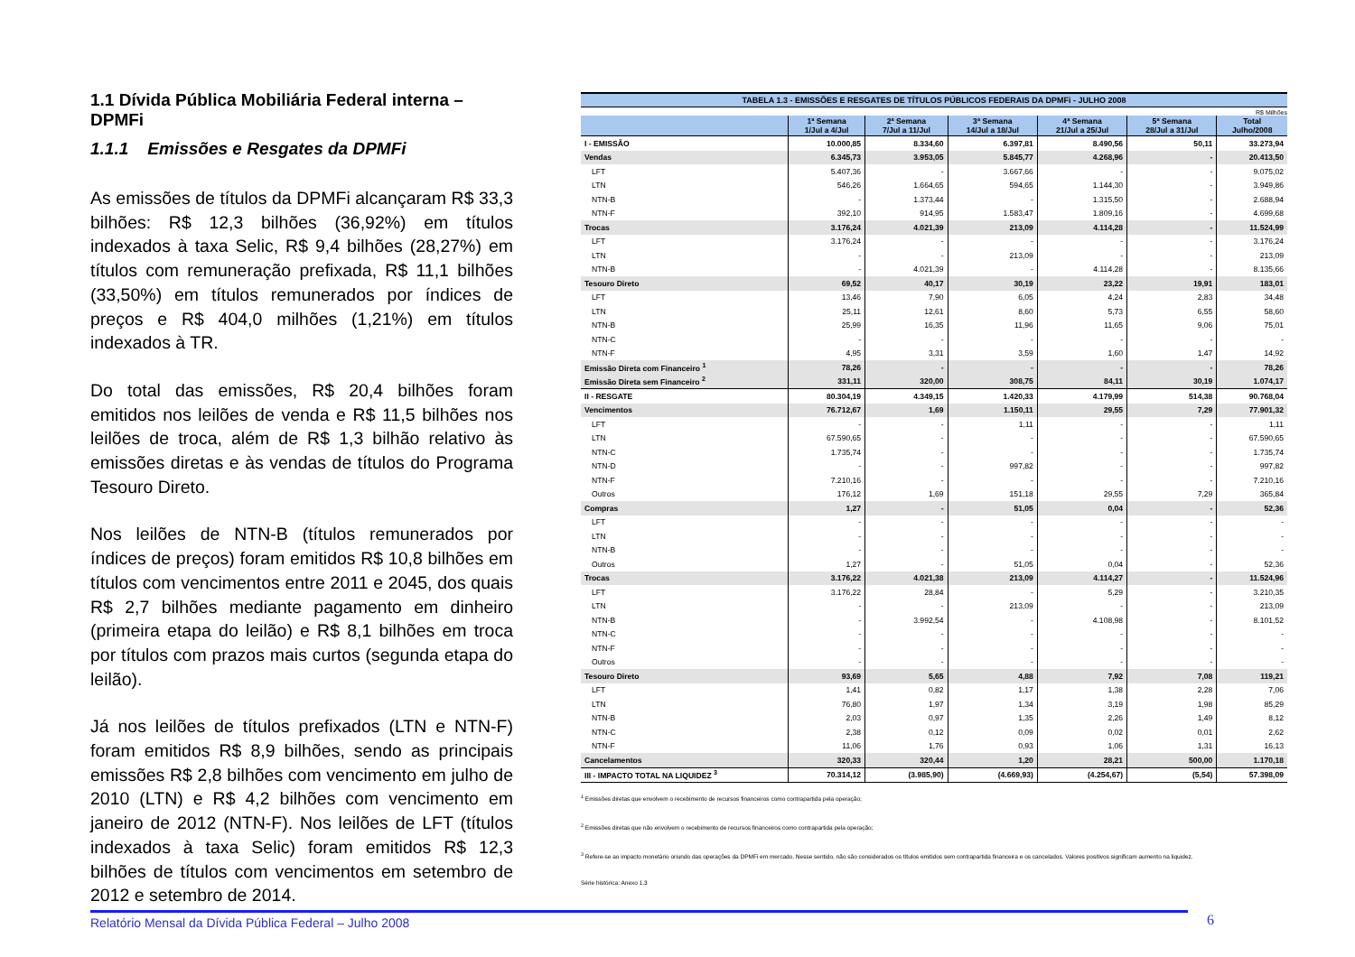1.1 Dívida Pública Mobiliária Federal interna – DPMFi
1.1.1 Emissões e Resgates da DPMFi
As emissões de títulos da DPMFi alcançaram R$ 33,3 bilhões: R$ 12,3 bilhões (36,92%) em títulos indexados à taxa Selic, R$ 9,4 bilhões (28,27%) em títulos com remuneração prefixada, R$ 11,1 bilhões (33,50%) em títulos remunerados por índices de preços e R$ 404,0 milhões (1,21%) em títulos indexados à TR.
Do total das emissões, R$ 20,4 bilhões foram emitidos nos leilões de venda e R$ 11,5 bilhões nos leilões de troca, além de R$ 1,3 bilhão relativo às emissões diretas e às vendas de títulos do Programa Tesouro Direto.
Nos leilões de NTN-B (títulos remunerados por índices de preços) foram emitidos R$ 10,8 bilhões em títulos com vencimentos entre 2011 e 2045, dos quais R$ 2,7 bilhões mediante pagamento em dinheiro (primeira etapa do leilão) e R$ 8,1 bilhões em troca por títulos com prazos mais curtos (segunda etapa do leilão).
Já nos leilões de títulos prefixados (LTN e NTN-F) foram emitidos R$ 8,9 bilhões, sendo as principais emissões R$ 2,8 bilhões com vencimento em julho de 2010 (LTN) e R$ 4,2 bilhões com vencimento em janeiro de 2012 (NTN-F). Nos leilões de LFT (títulos indexados à taxa Selic) foram emitidos R$ 12,3 bilhões de títulos com vencimentos em setembro de 2012 e setembro de 2014.
TABELA 1.3 - EMISSÕES E RESGATES DE TÍTULOS PÚBLICOS FEDERAIS DA DPMFi - JULHO 2008
R$ Milhões
| | 1ª Semana 1/Jul a 4/Jul | 2ª Semana 7/Jul a 11/Jul | 3ª Semana 14/Jul a 18/Jul | 4ª Semana 21/Jul a 25/Jul | 5ª Semana 28/Jul a 31/Jul | Total Julho/2008 |
| --- | --- | --- | --- | --- | --- | --- |
| I - EMISSÃO | 10.000,85 | 8.334,60 | 6.397,81 | 8.490,56 | 50,11 | 33.273,94 |
| Vendas | 6.345,73 | 3.953,05 | 5.845,77 | 4.268,96 | - | 20.413,50 |
| LFT | 5.407,36 | - | 3.667,66 | - | - | 9.075,02 |
| LTN | 546,26 | 1.664,65 | 594,65 | 1.144,30 | - | 3.949,86 |
| NTN-B | - | 1.373,44 | - | 1.315,50 | - | 2.688,94 |
| NTN-F | 392,10 | 914,95 | 1.583,47 | 1.809,16 | - | 4.699,68 |
| Trocas | 3.176,24 | 4.021,39 | 213,09 | 4.114,28 | - | 11.524,99 |
| LFT | 3.176,24 | - | - | - | - | 3.176,24 |
| LTN | - | - | 213,09 | - | - | 213,09 |
| NTN-B | - | 4.021,39 | - | 4.114,28 | - | 8.135,66 |
| Tesouro Direto | 69,52 | 40,17 | 30,19 | 23,22 | 19,91 | 183,01 |
| LFT | 13,46 | 7,90 | 6,05 | 4,24 | 2,83 | 34,48 |
| LTN | 25,11 | 12,61 | 8,60 | 5,73 | 6,55 | 58,60 |
| NTN-B | 25,99 | 16,35 | 11,96 | 11,65 | 9,06 | 75,01 |
| NTN-C | - | - | - | - | - | - |
| NTN-F | 4,95 | 3,31 | 3,59 | 1,60 | 1,47 | 14,92 |
| Emissão Direta com Financeiro <sup>1</sup> | 78,26 | - | - | - | - | 78,26 |
| Emissão Direta sem Financeiro <sup>2</sup> | 331,11 | 320,00 | 308,75 | 84,11 | 30,19 | 1.074,17 |
| II - RESGATE | 80.304,19 | 4.349,15 | 1.420,33 | 4.179,99 | 514,38 | 90.768,04 |
| Vencimentos | 76.712,67 | 1,69 | 1.150,11 | 29,55 | 7,29 | 77.901,32 |
| LFT | - | - | 1,11 | - | - | 1,11 |
| LTN | 67.590,65 | - | - | - | - | 67.590,65 |
| NTN-C | 1.735,74 | - | - | - | - | 1.735,74 |
| NTN-D | - | - | 997,82 | - | - | 997,82 |
| NTN-F | 7.210,16 | - | - | - | - | 7.210,16 |
| Outros | 176,12 | 1,69 | 151,18 | 29,55 | 7,29 | 365,84 |
| Compras | 1,27 | - | 51,05 | 0,04 | - | 52,36 |
| LFT | - | - | - | - | - | - |
| LTN | - | - | - | - | - | - |
| NTN-B | - | - | - | - | - | - |
| Outros | 1,27 | - | 51,05 | 0,04 | - | 52,36 |
| Trocas | 3.176,22 | 4.021,38 | 213,09 | 4.114,27 | - | 11.524,96 |
| LFT | 3.176,22 | 28,84 | - | 5,29 | - | 3.210,35 |
| LTN | - | - | 213,09 | - | - | 213,09 |
| NTN-B | - | 3.992,54 | - | 4.108,98 | - | 8.101,52 |
| NTN-C | - | - | - | - | - | - |
| NTN-F | - | - | - | - | - | - |
| Outros | - | - | - | - | - | - |
| Tesouro Direto | 93,69 | 5,65 | 4,88 | 7,92 | 7,08 | 119,21 |
| LFT | 1,41 | 0,82 | 1,17 | 1,38 | 2,28 | 7,06 |
| LTN | 76,80 | 1,97 | 1,34 | 3,19 | 1,98 | 85,29 |
| NTN-B | 2,03 | 0,97 | 1,35 | 2,26 | 1,49 | 8,12 |
| NTN-C | 2,38 | 0,12 | 0,09 | 0,02 | 0,01 | 2,62 |
| NTN-F | 11,06 | 1,76 | 0,93 | 1,06 | 1,31 | 16,13 |
| Cancelamentos | 320,33 | 320,44 | 1,20 | 28,21 | 500,00 | 1.170,18 |
| III - IMPACTO TOTAL NA LIQUIDEZ <sup>3</sup> | 70.314,12 | (3.985,90) | (4.669,93) | (4.254,67) | (5,54) | 57.398,09 |
<sup>1</sup> Emissões diretas que envolvem o recebimento de recursos financeiros como contrapartida pela operação;
<sup>2</sup> Emissões diretas que não envolvem o recebimento de recursos financeiros como contrapartida pela operação;
<sup>3</sup> Refere-se ao impacto monetário oriundo das operações da DPMFi em mercado. Nesse sentido, não são considerados os títulos emitidos sem contrapartida financeira e os cancelados. Valores positivos significam aumento na liquidez.
Série histórica: Anexo 1.3
Relatório Mensal da Dívida Pública Federal – Julho 2008 6